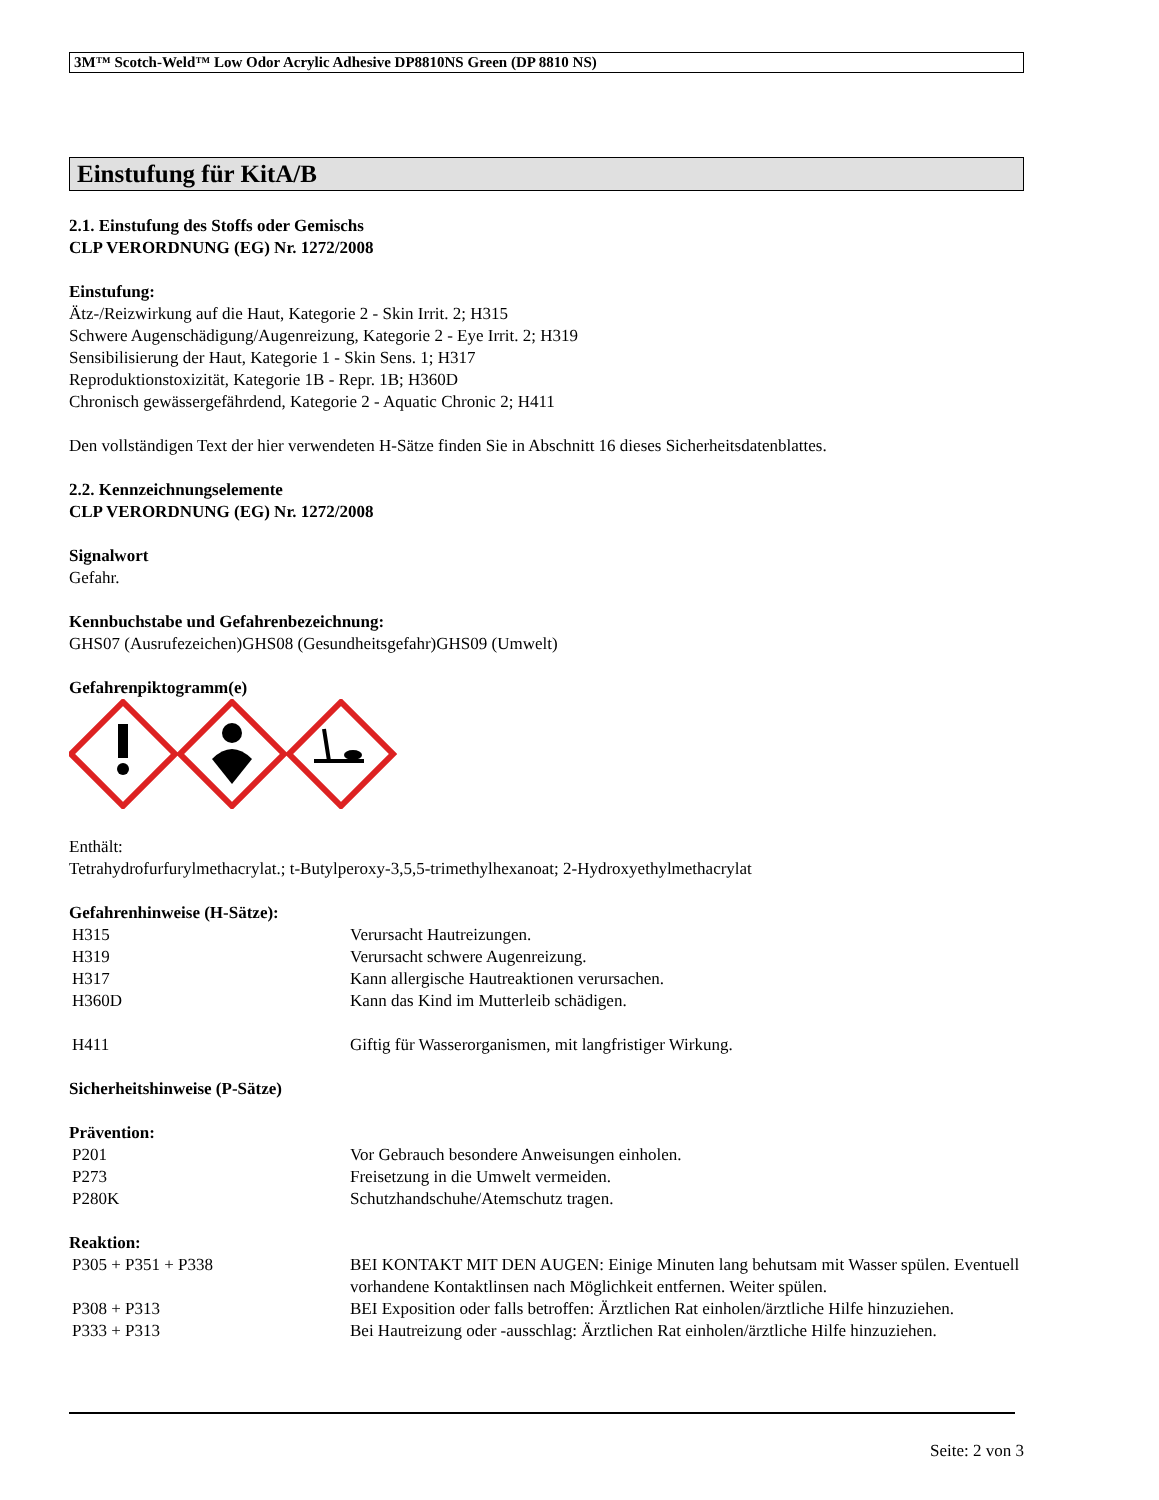3M™ Scotch-Weld™ Low Odor Acrylic Adhesive DP8810NS Green (DP 8810 NS)
Einstufung für KitA/B
2.1. Einstufung des Stoffs oder Gemischs
CLP VERORDNUNG (EG) Nr. 1272/2008
Einstufung:
Ätz-/Reizwirkung auf die Haut, Kategorie 2 - Skin Irrit. 2; H315
Schwere Augenschädigung/Augenreizung, Kategorie 2 - Eye Irrit. 2; H319
Sensibilisierung der Haut, Kategorie 1 - Skin Sens. 1; H317
Reproduktionstoxizität, Kategorie 1B - Repr. 1B; H360D
Chronisch gewässergefährdend, Kategorie 2 - Aquatic Chronic 2; H411
Den vollständigen Text der hier verwendeten H-Sätze finden Sie in Abschnitt 16 dieses Sicherheitsdatenblattes.
2.2. Kennzeichnungselemente
CLP VERORDNUNG (EG) Nr. 1272/2008
Signalwort
Gefahr.
Kennbuchstabe und Gefahrenbezeichnung:
GHS07 (Ausrufezeichen)GHS08 (Gesundheitsgefahr)GHS09 (Umwelt)
Gefahrenpiktogramm(e)
Enthält:
Tetrahydrofurfurylmethacrylat.; t-Butylperoxy-3,5,5-trimethylhexanoat; 2-Hydroxyethylmethacrylat
Gefahrenhinweise (H-Sätze):
| H315 | Verursacht Hautreizungen. |
| H319 | Verursacht schwere Augenreizung. |
| H317 | Kann allergische Hautreaktionen verursachen. |
| H360D | Kann das Kind im Mutterleib schädigen. |
| H411 | Giftig für Wasserorganismen, mit langfristiger Wirkung. |
Sicherheitshinweise (P-Sätze)
Prävention:
| P201 | Vor Gebrauch besondere Anweisungen einholen. |
| P273 | Freisetzung in die Umwelt vermeiden. |
| P280K | Schutzhandschuhe/Atemschutz tragen. |
Reaktion:
| P305 + P351 + P338 | BEI KONTAKT MIT DEN AUGEN: Einige Minuten lang behutsam mit Wasser spülen. Eventuell vorhandene Kontaktlinsen nach Möglichkeit entfernen. Weiter spülen. |
| P308 + P313 | BEI Exposition oder falls betroffen: Ärztlichen Rat einholen/ärztliche Hilfe hinzuziehen. |
| P333 + P313 | Bei Hautreizung oder -ausschlag: Ärztlichen Rat einholen/ärztliche Hilfe hinzuziehen. |
Seite: 2 von 3